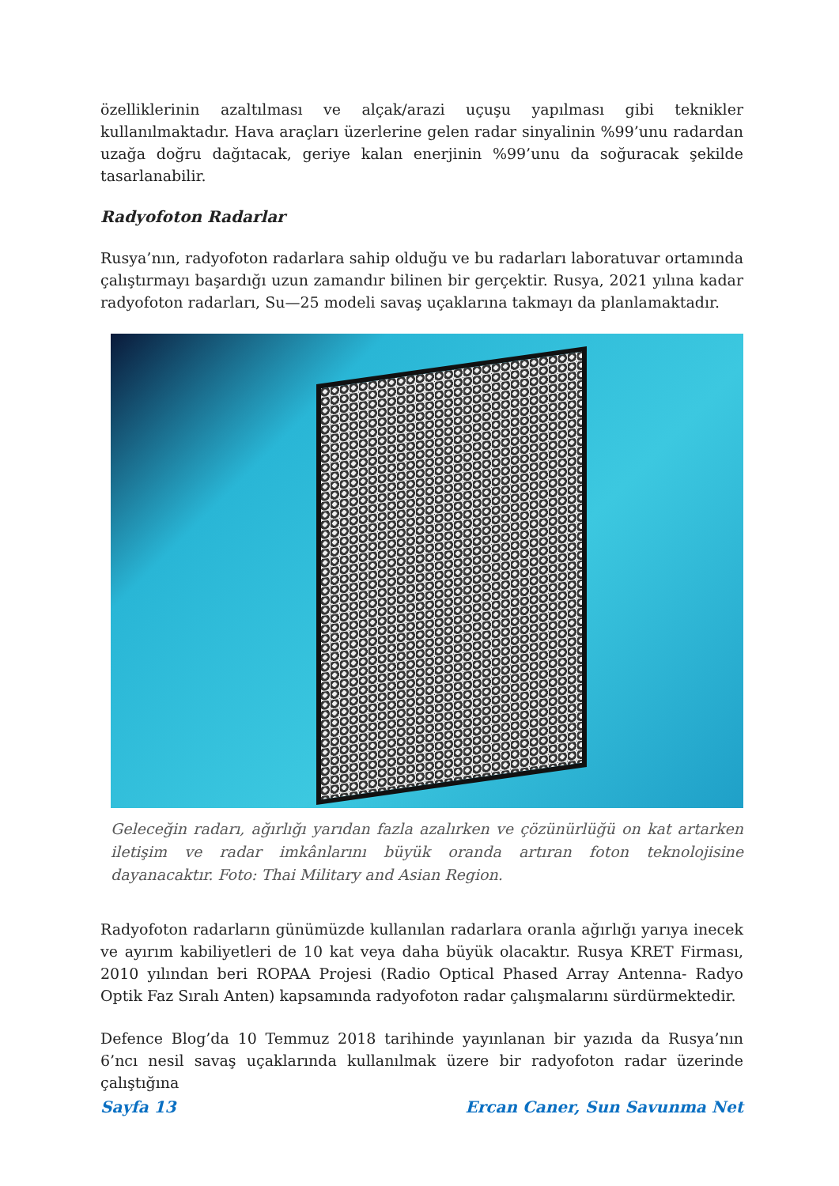özelliklerinin azaltılması ve alçak/arazi uçuşu yapılması gibi teknikler kullanılmaktadır. Hava araçları üzerlerine gelen radar sinyalinin %99’unu radardan uzağa doğru dağıtacak, geriye kalan enerjinin %99’unu da soğuracak şekilde tasarlanabilir.
Radyofoton Radarlar
Rusya’nın, radyofoton radarlara sahip olduğu ve bu radarları laboratuvar ortamında çalıştırmayı başardığı uzun zamandır bilinen bir gerçektir. Rusya, 2021 yılına kadar radyofoton radarları, Su—25 modeli savaş uçaklarına takmayı da planlamaktadır.
Geleceğin radarı, ağırlığı yarıdan fazla azalırken ve çözünürlüğü on kat artarken iletişim ve radar imkânlarını büyük oranda artıran foton teknolojisine dayanacaktır. Foto: Thai Military and Asian Region.
Radyofoton radarların günümüzde kullanılan radarlara oranla ağırlığı yarıya inecek ve ayırım kabiliyetleri de 10 kat veya daha büyük olacaktır. Rusya KRET Firması, 2010 yılından beri ROPAA Projesi (Radio Optical Phased Array Antenna- Radyo Optik Faz Sıralı Anten) kapsamında radyofoton radar çalışmalarını sürdürmektedir.
Defence Blog’da 10 Temmuz 2018 tarihinde yayınlanan bir yazıda da Rusya’nın 6’ncı nesil savaş uçaklarında kullanılmak üzere bir radyofoton radar üzerinde çalıştığına
Sayfa 13 Ercan Caner, Sun Savunma Net